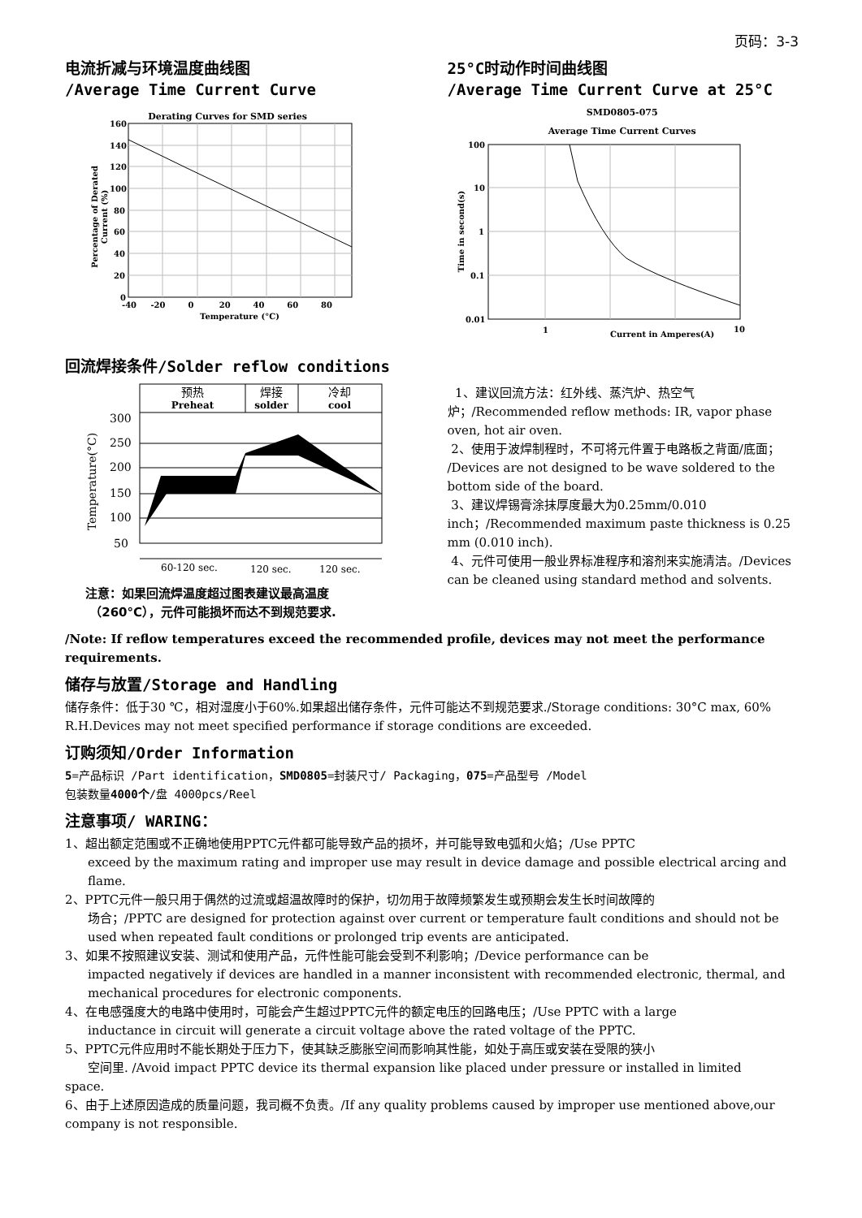页码：3-3
电流折减与环境温度曲线图
/Average Time Current Curve
Derating Curves for SMD series
160
140
120
100
80
60
40
20
0
-40 -20 0 20 40 60 80
Temperature (°C)
Percentage of Derated
Current (%)
25°C时动作时间曲线图
/Average Time Current Curve at 25°C
SMD0805-075
Average Time Current Curves
100
10
1
0.1
0.01
1
10
Current in Amperes(A)
Time in second(s)
回流焊接条件/Solder reflow conditions
预热
Preheat
焊接
solder
冷却
cool
300
250
200
150
100
50
60-120 sec.
120 sec.
120 sec.
Temperature(°C)
注意：如果回流焊温度超过图表建议最高温度
（260°C），元件可能损坏而达不到规范要求.
1、建议回流方法：红外线、蒸汽炉、热空气炉；/Recommended reflow methods: IR, vapor phase oven, hot air oven.
2、使用于波焊制程时，不可将元件置于电路板之背面/底面； /Devices are not designed to be wave soldered to the bottom side of the board.
3、建议焊锡膏涂抹厚度最大为0.25mm/0.010 inch；/Recommended maximum paste thickness is 0.25 mm (0.010 inch).
4、元件可使用一般业界标准程序和溶剂来实施清洁。/Devices can be cleaned using standard method and solvents.
/Note: If reflow temperatures exceed the recommended profile, devices may not meet the performance requirements.
储存与放置/Storage and Handling
储存条件：低于30 ℃，相对湿度小于60%.如果超出储存条件，元件可能达不到规范要求./Storage conditions: 30°C max, 60% R.H.Devices may not meet specified performance if storage conditions are exceeded.
订购须知/Order Information
5=产品标识 /Part identification，SMD0805=封装尺寸/ Packaging，075=产品型号 /Model
包装数量4000个/盘 4000pcs/Reel
注意事项/ WARING：
1、超出额定范围或不正确地使用PPTC元件都可能导致产品的损坏，并可能导致电弧和火焰；/Use PPTC
exceed by the maximum rating and improper use may result in device damage and possible electrical arcing and flame.
2、PPTC元件一般只用于偶然的过流或超温故障时的保护，切勿用于故障频繁发生或预期会发生长时间故障的
场合；/PPTC are designed for protection against over current or temperature fault conditions and should not be used when repeated fault conditions or prolonged trip events are anticipated.
3、如果不按照建议安装、测试和使用产品，元件性能可能会受到不利影响；/Device performance can be
impacted negatively if devices are handled in a manner inconsistent with recommended electronic, thermal, and mechanical procedures for electronic components.
4、在电感强度大的电路中使用时，可能会产生超过PPTC元件的额定电压的回路电压；/Use PPTC with a large
inductance in circuit will generate a circuit voltage above the rated voltage of the PPTC.
5、PPTC元件应用时不能长期处于压力下，使其缺乏膨胀空间而影响其性能，如处于高压或安装在受限的狭小
空间里. /Avoid impact PPTC device its thermal expansion like placed under pressure or installed in limited
space.
6、由于上述原因造成的质量问题，我司概不负责。/If any quality problems caused by improper use mentioned above,our company is not responsible.